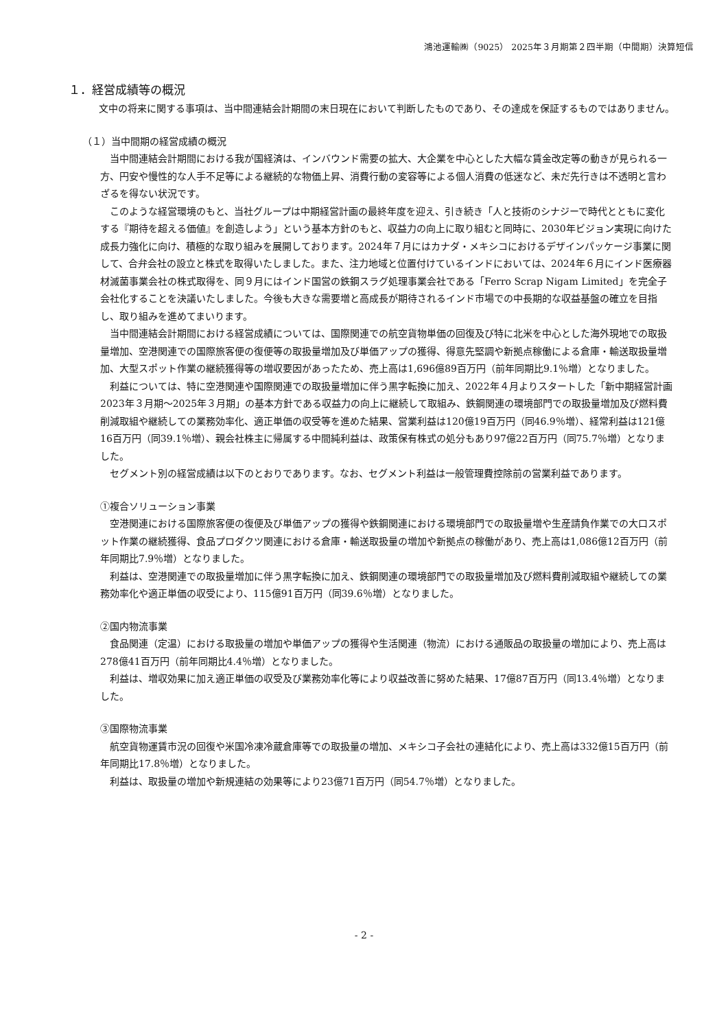鴻池運輸㈱（9025） 2025年３月期第２四半期（中間期）決算短信
１．経営成績等の概況
文中の将来に関する事項は、当中間連結会計期間の末日現在において判断したものであり、その達成を保証するものではありません。
（１）当中間期の経営成績の概況
当中間連結会計期間における我が国経済は、インバウンド需要の拡大、大企業を中心とした大幅な賃金改定等の動きが見られる一方、円安や慢性的な人手不足等による継続的な物価上昇、消費行動の変容等による個人消費の低迷など、未だ先行きは不透明と言わざるを得ない状況です。
このような経営環境のもと、当社グループは中期経営計画の最終年度を迎え、引き続き「人と技術のシナジーで時代とともに変化する『期待を超える価値』を創造しよう」という基本方針のもと、収益力の向上に取り組むと同時に、2030年ビジョン実現に向けた成長力強化に向け、積極的な取り組みを展開しております。2024年７月にはカナダ・メキシコにおけるデザインパッケージ事業に関して、合弁会社の設立と株式を取得いたしました。また、注力地域と位置付けているインドにおいては、2024年６月にインド医療器材滅菌事業会社の株式取得を、同９月にはインド国営の鉄鋼スラグ処理事業会社である「Ferro Scrap Nigam Limited」を完全子会社化することを決議いたしました。今後も大きな需要増と高成長が期待されるインド市場での中長期的な収益基盤の確立を目指し、取り組みを進めてまいります。
当中間連結会計期間における経営成績については、国際関連での航空貨物単価の回復及び特に北米を中心とした海外現地での取扱量増加、空港関連での国際旅客便の復便等の取扱量増加及び単価アップの獲得、得意先堅調や新拠点稼働による倉庫・輸送取扱量増加、大型スポット作業の継続獲得等の増収要因があったため、売上高は1,696億89百万円（前年同期比9.1％増）となりました。
利益については、特に空港関連や国際関連での取扱量増加に伴う黒字転換に加え、2022年４月よりスタートした「新中期経営計画2023年３月期～2025年３月期」の基本方針である収益力の向上に継続して取組み、鉄鋼関連の環境部門での取扱量増加及び燃料費削減取組や継続しての業務効率化、適正単価の収受等を進めた結果、営業利益は120億19百万円（同46.9％増）、経常利益は121億16百万円（同39.1％増）、親会社株主に帰属する中間純利益は、政策保有株式の処分もあり97億22百万円（同75.7％増）となりました。
セグメント別の経営成績は以下のとおりであります。なお、セグメント利益は一般管理費控除前の営業利益であります。
①複合ソリューション事業
空港関連における国際旅客便の復便及び単価アップの獲得や鉄鋼関連における環境部門での取扱量増や生産請負作業での大口スポット作業の継続獲得、食品プロダクツ関連における倉庫・輸送取扱量の増加や新拠点の稼働があり、売上高は1,086億12百万円（前年同期比7.9％増）となりました。
利益は、空港関連での取扱量増加に伴う黒字転換に加え、鉄鋼関連の環境部門での取扱量増加及び燃料費削減取組や継続しての業務効率化や適正単価の収受により、115億91百万円（同39.6％増）となりました。
②国内物流事業
食品関連（定温）における取扱量の増加や単価アップの獲得や生活関連（物流）における通販品の取扱量の増加により、売上高は278億41百万円（前年同期比4.4％増）となりました。
利益は、増収効果に加え適正単価の収受及び業務効率化等により収益改善に努めた結果、17億87百万円（同13.4％増）となりました。
③国際物流事業
航空貨物運賃市況の回復や米国冷凍冷蔵倉庫等での取扱量の増加、メキシコ子会社の連結化により、売上高は332億15百万円（前年同期比17.8％増）となりました。
利益は、取扱量の増加や新規連結の効果等により23億71百万円（同54.7％増）となりました。
- 2 -